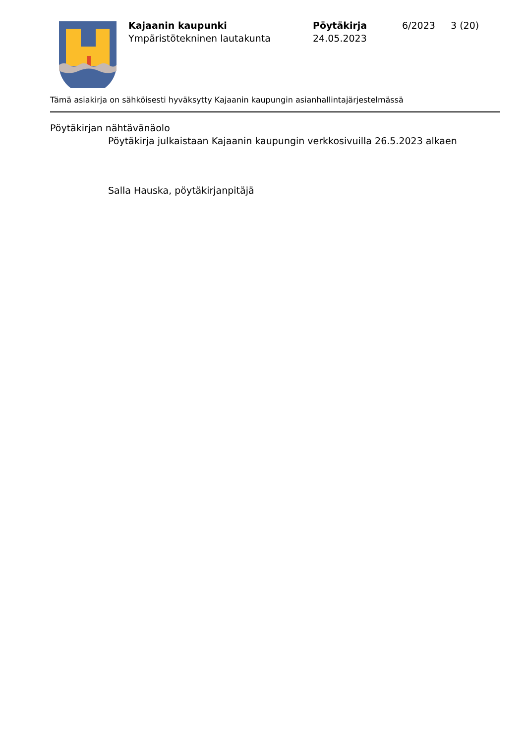Kajaanin kaupunki
Ympäristötekninen lautakunta
Pöytäkirja
24.05.2023
6/2023 3 (20)
Tämä asiakirja on sähköisesti hyväksytty Kajaanin kaupungin asianhallintajärjestelmässä
Pöytäkirjan nähtävänäolo
Pöytäkirja julkaistaan Kajaanin kaupungin verkkosivuilla 26.5.2023 alkaen
Salla Hauska, pöytäkirjanpitäjä